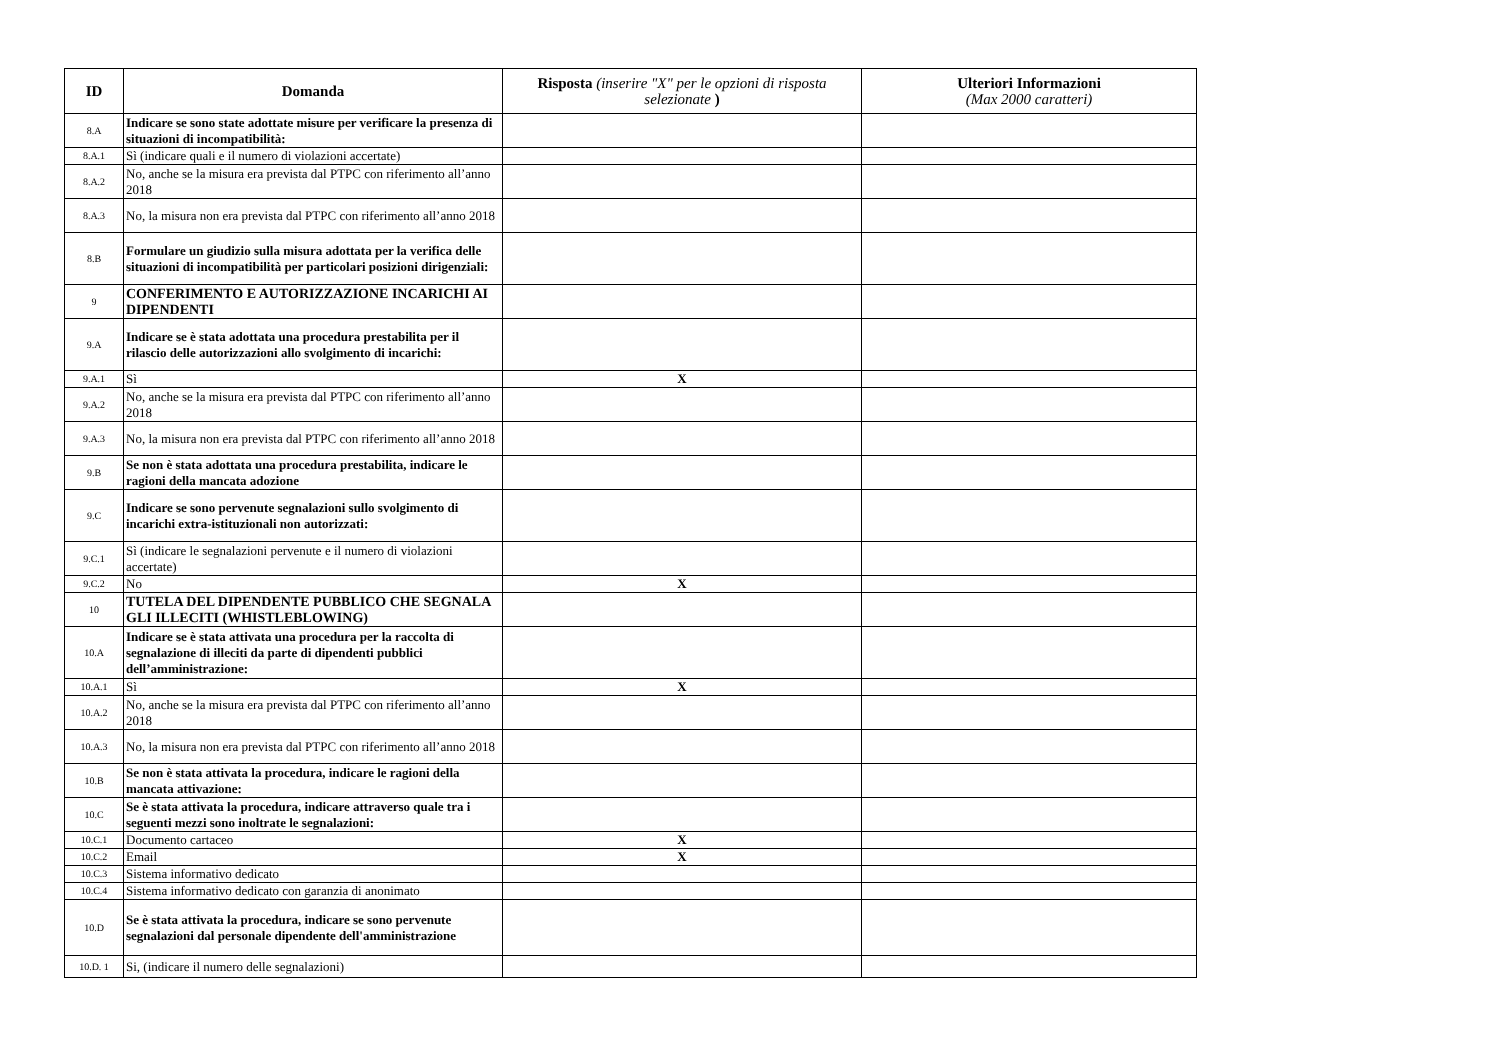| ID | Domanda | Risposta (inserire "X" per le opzioni di risposta selezionate ) | Ulteriori Informazioni (Max 2000 caratteri) |
| --- | --- | --- | --- |
| 8.A | Indicare se sono state adottate misure per verificare la presenza di situazioni di incompatibilità: | | |
| 8.A.1 | Sì (indicare quali e il numero di violazioni accertate) | | |
| 8.A.2 | No, anche se la misura era prevista dal PTPC con riferimento all’anno 2018 | | |
| 8.A.3 | No, la misura non era prevista dal PTPC con riferimento all’anno 2018 | | |
| 8.B | Formulare un giudizio sulla misura adottata per la verifica delle situazioni di incompatibilità per particolari posizioni dirigenziali: | | |
| 9 | CONFERIMENTO E AUTORIZZAZIONE INCARICHI AI DIPENDENTI | | |
| 9.A | Indicare se è stata adottata una procedura prestabilita per il rilascio delle autorizzazioni allo svolgimento di incarichi: | | |
| 9.A.1 | Sì | X | |
| 9.A.2 | No, anche se la misura era prevista dal PTPC con riferimento all’anno 2018 | | |
| 9.A.3 | No, la misura non era prevista dal PTPC con riferimento all’anno 2018 | | |
| 9.B | Se non è stata adottata una procedura prestabilita, indicare le ragioni della mancata adozione | | |
| 9.C | Indicare se sono pervenute segnalazioni sullo svolgimento di incarichi extra-istituzionali non autorizzati: | | |
| 9.C.1 | Sì (indicare le segnalazioni pervenute e il numero di violazioni accertate) | | |
| 9.C.2 | No | X | |
| 10 | TUTELA DEL DIPENDENTE PUBBLICO CHE SEGNALA GLI ILLECITI (WHISTLEBLOWING) | | |
| 10.A | Indicare se è stata attivata una procedura per la raccolta di segnalazione di illeciti da parte di dipendenti pubblici dell’amministrazione: | | |
| 10.A.1 | Sì | X | |
| 10.A.2 | No, anche se la misura era prevista dal PTPC con riferimento all’anno 2018 | | |
| 10.A.3 | No, la misura non era prevista dal PTPC con riferimento all’anno 2018 | | |
| 10.B | Se non è stata attivata la procedura, indicare le ragioni della mancata attivazione: | | |
| 10.C | Se è stata attivata la procedura, indicare attraverso quale tra i seguenti mezzi sono inoltrate le segnalazioni: | | |
| 10.C.1 | Documento cartaceo | X | |
| 10.C.2 | Email | X | |
| 10.C.3 | Sistema informativo dedicato | | |
| 10.C.4 | Sistema informativo dedicato con garanzia di anonimato | | |
| 10.D | Se è stata attivata la procedura, indicare se sono pervenute segnalazioni dal personale dipendente dell'amministrazione | | |
| 10.D. 1 | Si, (indicare il numero delle segnalazioni) | | |